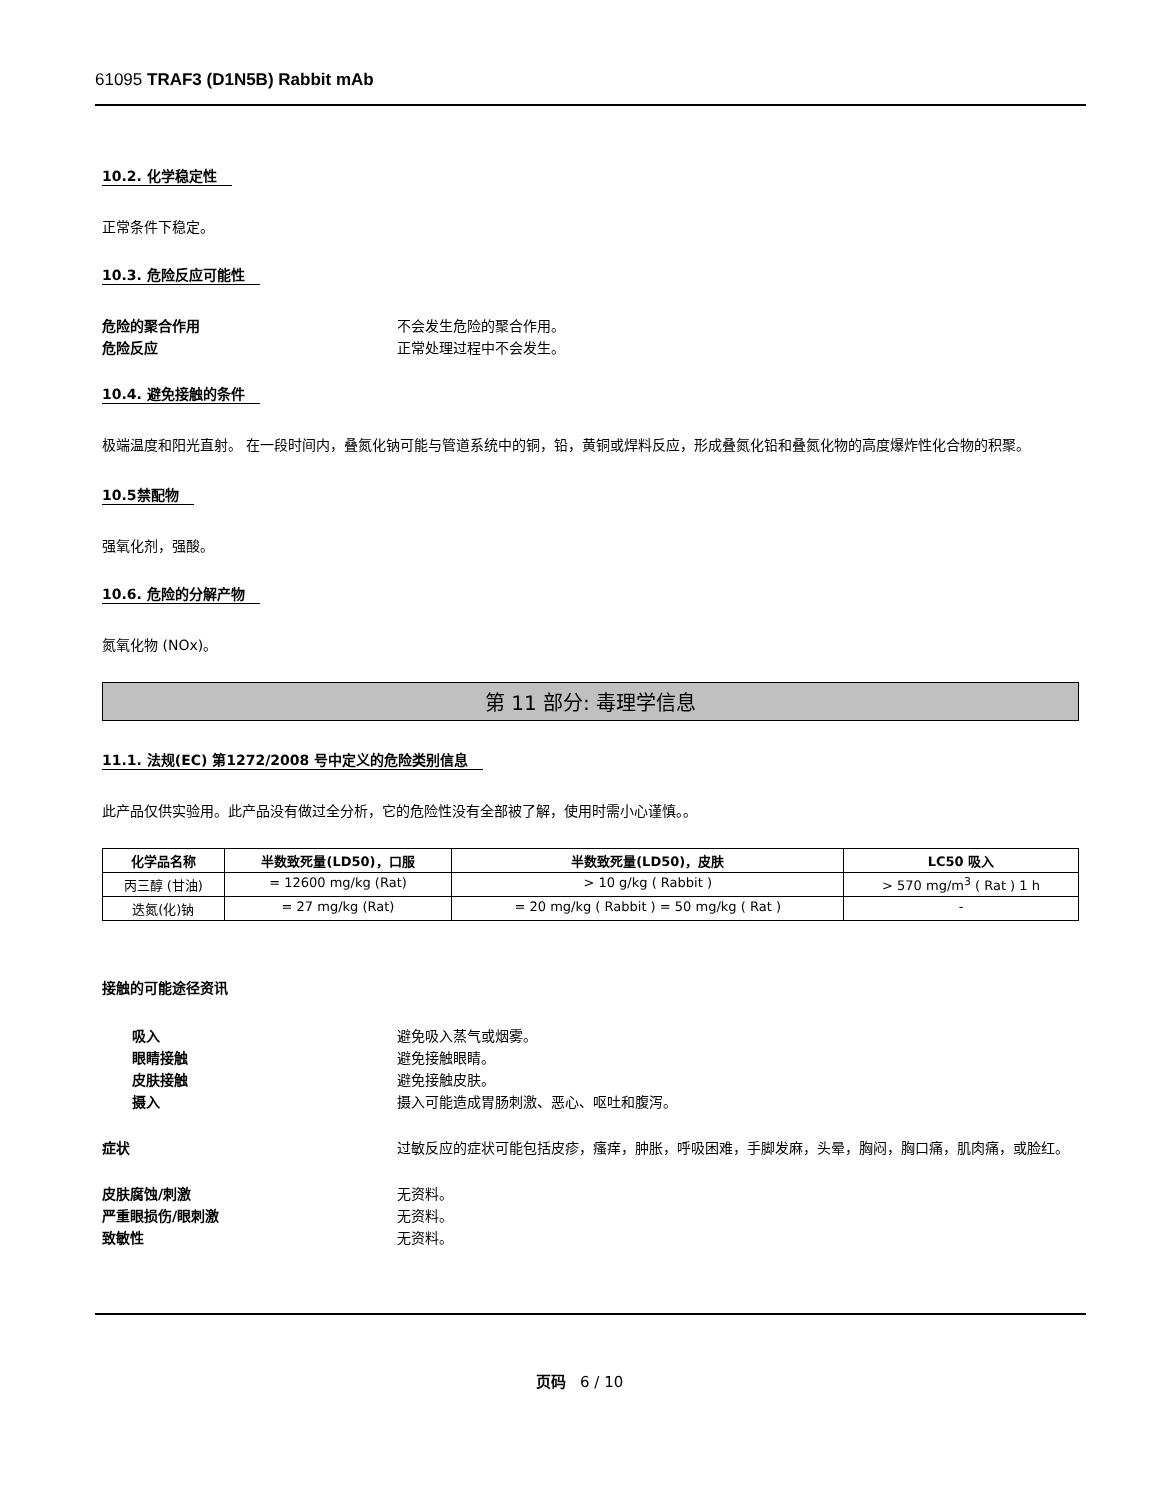61095 TRAF3 (D1N5B) Rabbit mAb
10.2. 化学稳定性
正常条件下稳定。
10.3. 危险反应可能性
危险的聚合作用 不会发生危险的聚合作用。
危险反应 正常处理过程中不会发生。
10.4. 避免接触的条件
极端温度和阳光直射。 在一段时间内，叠氮化钠可能与管道系统中的铜，铅，黄铜或焊料反应，形成叠氮化铅和叠氮化物的高度爆炸性化合物的积聚。
10.5禁配物
强氧化剂，强酸。
10.6. 危险的分解产物
氮氧化物 (NOx)。
第 11 部分: 毒理学信息
11.1. 法规(EC) 第1272/2008 号中定义的危险类别信息
此产品仅供实验用。此产品没有做过全分析，它的危险性没有全部被了解，使用时需小心谨慎。。
| 化学品名称 | 半数致死量(LD50)，口服 | 半数致死量(LD50)，皮肤 | LC50 吸入 |
| --- | --- | --- | --- |
| 丙三醇 (甘油) | = 12600 mg/kg (Rat) | > 10 g/kg ( Rabbit ) | > 570 mg/m<sup>3</sup> ( Rat ) 1 h |
| 迭氮(化)钠 | = 27 mg/kg (Rat) | = 20 mg/kg ( Rabbit ) = 50 mg/kg ( Rat ) | - |
接触的可能途径资讯
吸入 避免吸入蒸气或烟雾。
眼睛接触 避免接触眼睛。
皮肤接触 避免接触皮肤。
摄入 摄入可能造成胃肠刺激、恶心、呕吐和腹泻。
症状 过敏反应的症状可能包括皮疹，瘙痒，肿胀，呼吸困难，手脚发麻，头晕，胸闷，胸口痛，肌肉痛，或脸红。
皮肤腐蚀/刺激 无资料。
严重眼损伤/眼刺激 无资料。
致敏性 无资料。
页码 6 / 10